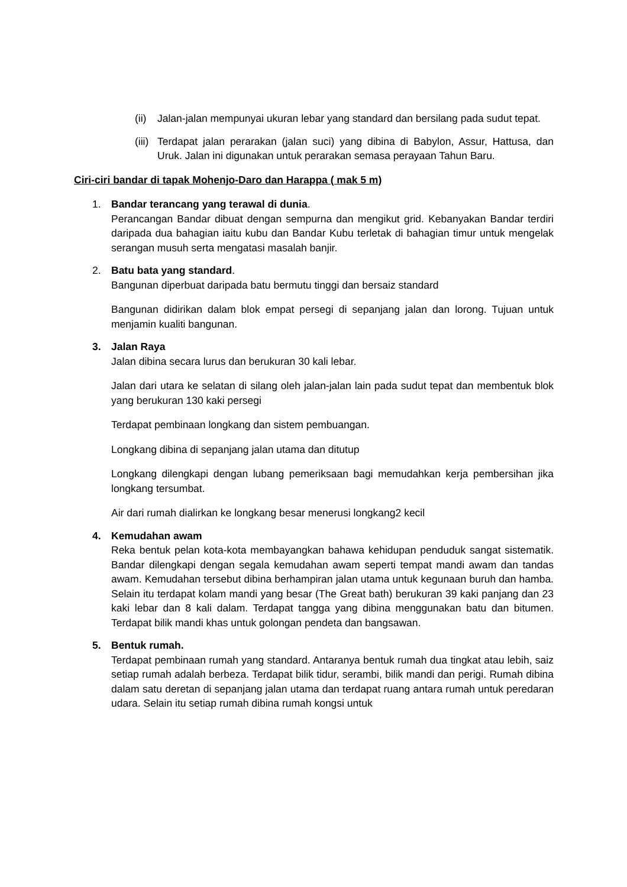(ii)
Jalan-jalan mempunyai ukuran lebar yang standard dan bersilang pada sudut tepat.
(iii)
Terdapat jalan perarakan (jalan suci) yang dibina di Babylon, Assur, Hattusa, dan Uruk. Jalan ini digunakan untuk perarakan semasa perayaan Tahun Baru.
Ciri-ciri bandar di tapak Mohenjo-Daro dan Harappa ( mak 5 m)
1. Bandar terancang yang terawal di dunia.
Perancangan Bandar dibuat dengan sempurna dan mengikut grid. Kebanyakan Bandar terdiri daripada dua bahagian iaitu kubu dan Bandar Kubu terletak di bahagian timur untuk mengelak serangan musuh serta mengatasi masalah banjir.
2. Batu bata yang standard.
Bangunan diperbuat daripada batu bermutu tinggi dan bersaiz standard
Bangunan didirikan dalam blok empat persegi di sepanjang jalan dan lorong. Tujuan untuk menjamin kualiti bangunan.
3. Jalan Raya
Jalan dibina secara lurus dan berukuran 30 kali lebar.
Jalan dari utara ke selatan di silang oleh jalan-jalan lain pada sudut tepat dan membentuk blok yang berukuran 130 kaki persegi
Terdapat pembinaan longkang dan sistem pembuangan.
Longkang dibina di sepanjang jalan utama dan ditutup
Longkang dilengkapi dengan lubang pemeriksaan bagi memudahkan kerja pembersihan jika longkang tersumbat.
Air dari rumah dialirkan ke longkang besar menerusi longkang2 kecil
4. Kemudahan awam
Reka bentuk pelan kota-kota membayangkan bahawa kehidupan penduduk sangat sistematik. Bandar dilengkapi dengan segala kemudahan awam seperti tempat mandi awam dan tandas awam. Kemudahan tersebut dibina berhampiran jalan utama untuk kegunaan buruh dan hamba. Selain itu terdapat kolam mandi yang besar (The Great bath) berukuran 39 kaki panjang dan 23 kaki lebar dan 8 kali dalam. Terdapat tangga yang dibina menggunakan batu dan bitumen. Terdapat bilik mandi khas untuk golongan pendeta dan bangsawan.
5. Bentuk rumah.
Terdapat pembinaan rumah yang standard. Antaranya bentuk rumah dua tingkat atau lebih, saiz setiap rumah adalah berbeza. Terdapat bilik tidur, serambi, bilik mandi dan perigi. Rumah dibina dalam satu deretan di sepanjang jalan utama dan terdapat ruang antara rumah untuk peredaran udara. Selain itu setiap rumah dibina rumah kongsi untuk